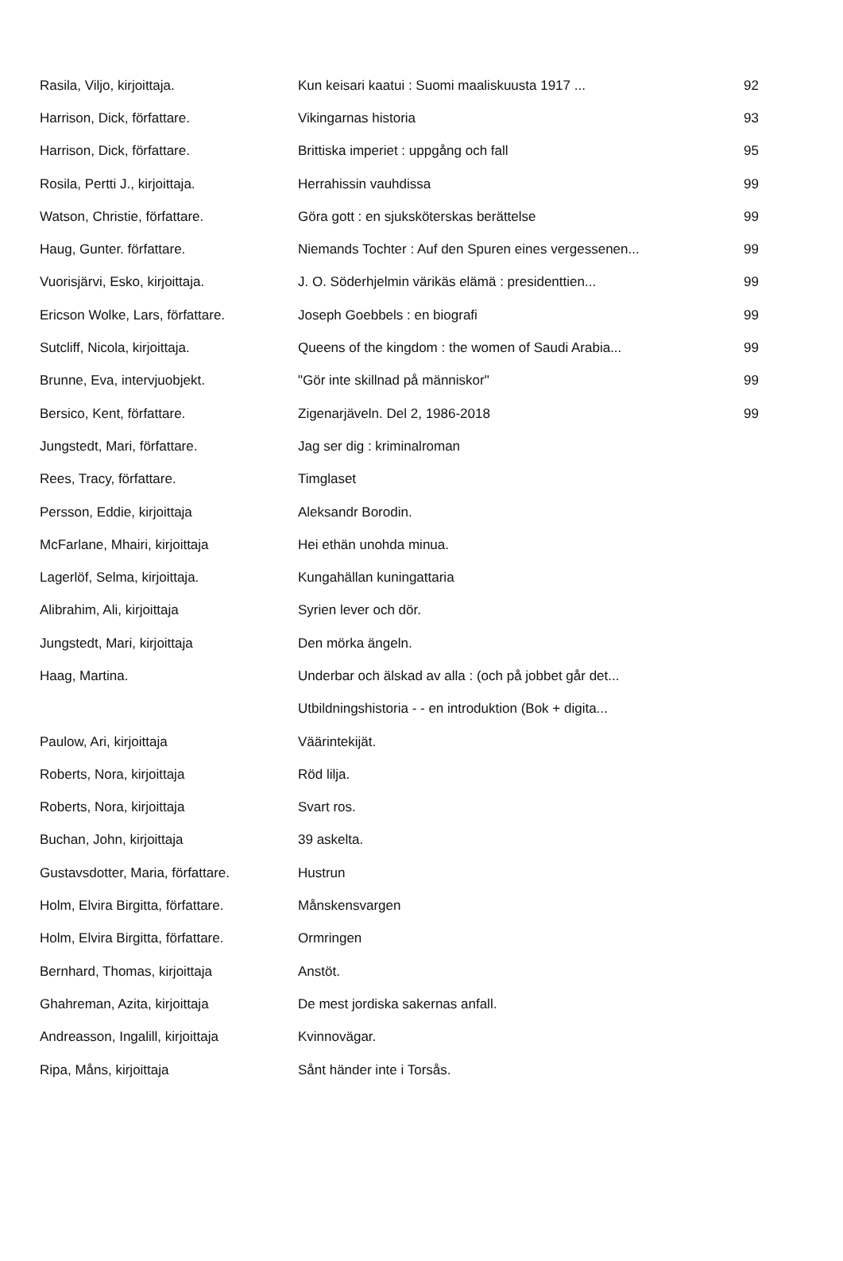| Rasila, Viljo, kirjoittaja. | Kun keisari kaatui : Suomi maaliskuusta 1917 ... | 92 |
| Harrison, Dick, författare. | Vikingarnas historia | 93 |
| Harrison, Dick, författare. | Brittiska imperiet : uppgång och fall | 95 |
| Rosila, Pertti J., kirjoittaja. | Herrahissin vauhdissa | 99 |
| Watson, Christie, författare. | Göra gott : en sjuksköterskas berättelse | 99 |
| Haug, Gunter. författare. | Niemands Tochter : Auf den Spuren eines vergessenen... | 99 |
| Vuorisjärvi, Esko, kirjoittaja. | J. O. Söderhjelmin värikäs elämä : presidenttien... | 99 |
| Ericson Wolke, Lars, författare. | Joseph Goebbels : en biografi | 99 |
| Sutcliff, Nicola, kirjoittaja. | Queens of the kingdom : the women of Saudi Arabia... | 99 |
| Brunne, Eva, intervjuobjekt. | "Gör inte skillnad på människor" | 99 |
| Bersico, Kent, författare. | Zigenarjäveln. Del 2, 1986-2018 | 99 |
| Jungstedt, Mari, författare. | Jag ser dig : kriminalroman | |
| Rees, Tracy, författare. | Timglaset | |
| Persson, Eddie, kirjoittaja | Aleksandr Borodin. | |
| McFarlane, Mhairi, kirjoittaja | Hei ethän unohda minua. | |
| Lagerlöf, Selma, kirjoittaja. | Kungahällan kuningattaria | |
| Alibrahim, Ali, kirjoittaja | Syrien lever och dör. | |
| Jungstedt, Mari, kirjoittaja | Den mörka ängeln. | |
| Haag, Martina. | Underbar och älskad av alla : (och på jobbet går det... | |
| | Utbildningshistoria - - en introduktion (Bok + digita... | |
| Paulow, Ari, kirjoittaja | Väärintekijät. | |
| Roberts, Nora, kirjoittaja | Röd lilja. | |
| Roberts, Nora, kirjoittaja | Svart ros. | |
| Buchan, John, kirjoittaja | 39 askelta. | |
| Gustavsdotter, Maria, författare. | Hustrun | |
| Holm, Elvira Birgitta, författare. | Månskensvargen | |
| Holm, Elvira Birgitta, författare. | Ormringen | |
| Bernhard, Thomas, kirjoittaja | Anstöt. | |
| Ghahreman, Azita, kirjoittaja | De mest jordiska sakernas anfall. | |
| Andreasson, Ingalill, kirjoittaja | Kvinnovägar. | |
| Ripa, Måns, kirjoittaja | Sånt händer inte i Torsås. | |